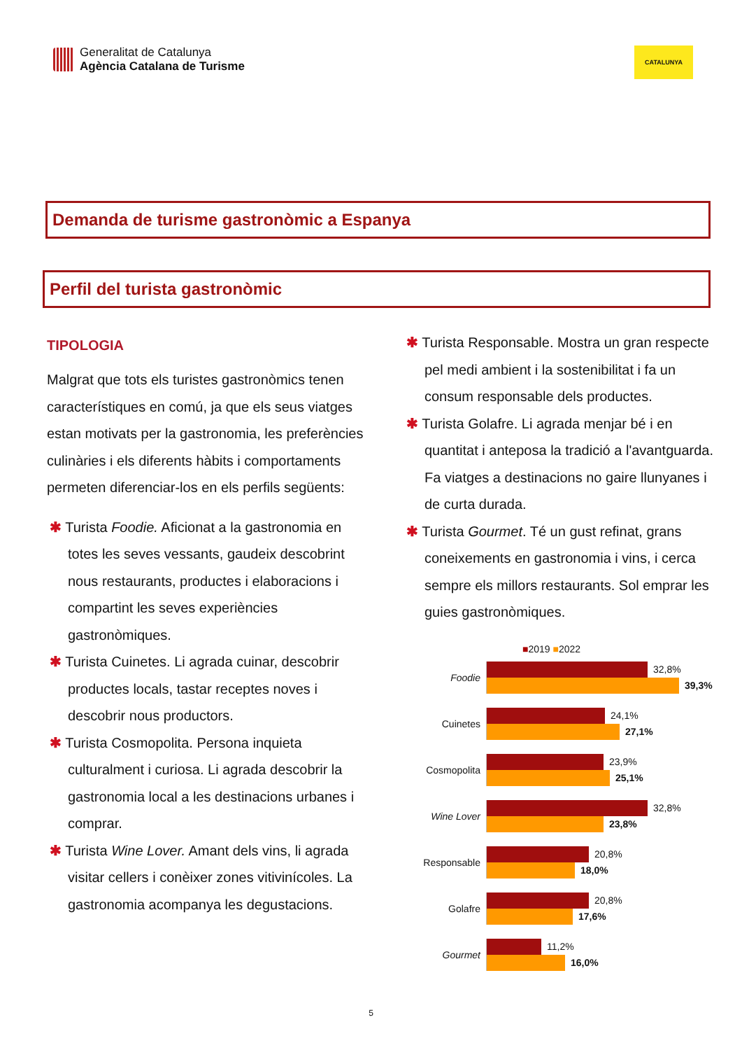Generalitat de Catalunya
Agència Catalana de Turisme
CATALUNYA
Demanda de turisme gastronòmic a Espanya
Perfil del turista gastronòmic
TIPOLOGIA
Malgrat que tots els turistes gastronòmics tenen característiques en comú, ja que els seus viatges estan motivats per la gastronomia, les preferències culinàries i els diferents hàbits i comportaments permeten diferenciar-los en els perfils següents:
✱ Turista Foodie. Aficionat a la gastronomia en totes les seves vessants, gaudeix descobrint nous restaurants, productes i elaboracions i compartint les seves experiències gastronòmiques.
✱ Turista Cuinetes. Li agrada cuinar, descobrir productes locals, tastar receptes noves i descobrir nous productors.
✱ Turista Cosmopolita. Persona inquieta culturalment i curiosa. Li agrada descobrir la gastronomia local a les destinacions urbanes i comprar.
✱ Turista Wine Lover. Amant dels vins, li agrada visitar cellers i conèixer zones vitivinícoles. La gastronomia acompanya les degustacions.
✱ Turista Responsable. Mostra un gran respecte pel medi ambient i la sostenibilitat i fa un consum responsable dels productes.
✱ Turista Golafre. Li agrada menjar bé i en quantitat i anteposa la tradició a l'avantguarda. Fa viatges a destinacions no gaire llunyanes i de curta durada.
✱ Turista Gourmet. Té un gust refinat, grans coneixements en gastronomia i vins, i cerca sempre els millors restaurants. Sol emprar les guies gastronòmiques.
■2019 ■2022
Foodie
32,8%
39,3%
Cuinetes
24,1%
27,1%
Cosmopolita
23,9%
25,1%
Wine Lover
32,8%
23,8%
Responsable
20,8%
18,0%
Golafre
20,8%
17,6%
Gourmet
11,2%
16,0%
5